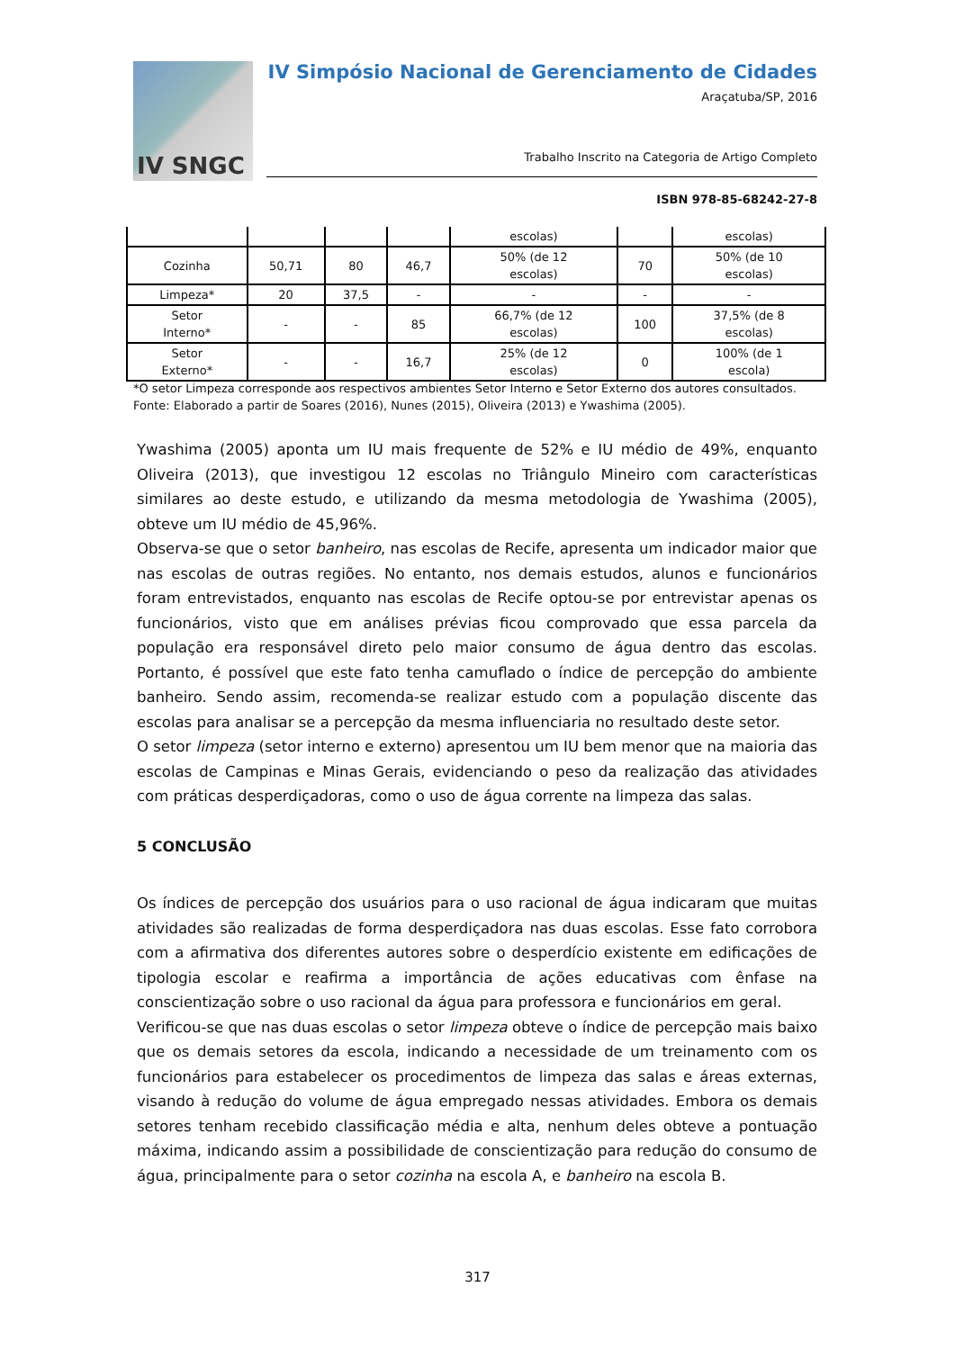IV SNGC
IV Simpósio Nacional de Gerenciamento de Cidades
Araçatuba/SP, 2016
Trabalho Inscrito na Categoria de Artigo Completo
ISBN 978-85-68242-27-8
| | | | | escolas) | | escolas) |
| Cozinha | 50,71 | 80 | 46,7 | 50% (de 12 escolas) | 70 | 50% (de 10 escolas) |
| Limpeza* | 20 | 37,5 | - | - | - | - |
| Setor Interno* | - | - | 85 | 66,7% (de 12 escolas) | 100 | 37,5% (de 8 escolas) |
| Setor Externo* | - | - | 16,7 | 25% (de 12 escolas) | 0 | 100% (de 1 escola) |
*O setor Limpeza corresponde aos respectivos ambientes Setor Interno e Setor Externo dos autores consultados.
Fonte: Elaborado a partir de Soares (2016), Nunes (2015), Oliveira (2013) e Ywashima (2005).
Ywashima (2005) aponta um IU mais frequente de 52% e IU médio de 49%, enquanto Oliveira (2013), que investigou 12 escolas no Triângulo Mineiro com características similares ao deste estudo, e utilizando da mesma metodologia de Ywashima (2005), obteve um IU médio de 45,96%.
Observa-se que o setor banheiro, nas escolas de Recife, apresenta um indicador maior que nas escolas de outras regiões. No entanto, nos demais estudos, alunos e funcionários foram entrevistados, enquanto nas escolas de Recife optou-se por entrevistar apenas os funcionários, visto que em análises prévias ficou comprovado que essa parcela da população era responsável direto pelo maior consumo de água dentro das escolas. Portanto, é possível que este fato tenha camuflado o índice de percepção do ambiente banheiro. Sendo assim, recomenda-se realizar estudo com a população discente das escolas para analisar se a percepção da mesma influenciaria no resultado deste setor.
O setor limpeza (setor interno e externo) apresentou um IU bem menor que na maioria das escolas de Campinas e Minas Gerais, evidenciando o peso da realização das atividades com práticas desperdiçadoras, como o uso de água corrente na limpeza das salas.
5 CONCLUSÃO
Os índices de percepção dos usuários para o uso racional de água indicaram que muitas atividades são realizadas de forma desperdiçadora nas duas escolas. Esse fato corrobora com a afirmativa dos diferentes autores sobre o desperdício existente em edificações de tipologia escolar e reafirma a importância de ações educativas com ênfase na conscientização sobre o uso racional da água para professora e funcionários em geral.
Verificou-se que nas duas escolas o setor limpeza obteve o índice de percepção mais baixo que os demais setores da escola, indicando a necessidade de um treinamento com os funcionários para estabelecer os procedimentos de limpeza das salas e áreas externas, visando à redução do volume de água empregado nessas atividades. Embora os demais setores tenham recebido classificação média e alta, nenhum deles obteve a pontuação máxima, indicando assim a possibilidade de conscientização para redução do consumo de água, principalmente para o setor cozinha na escola A, e banheiro na escola B.
317